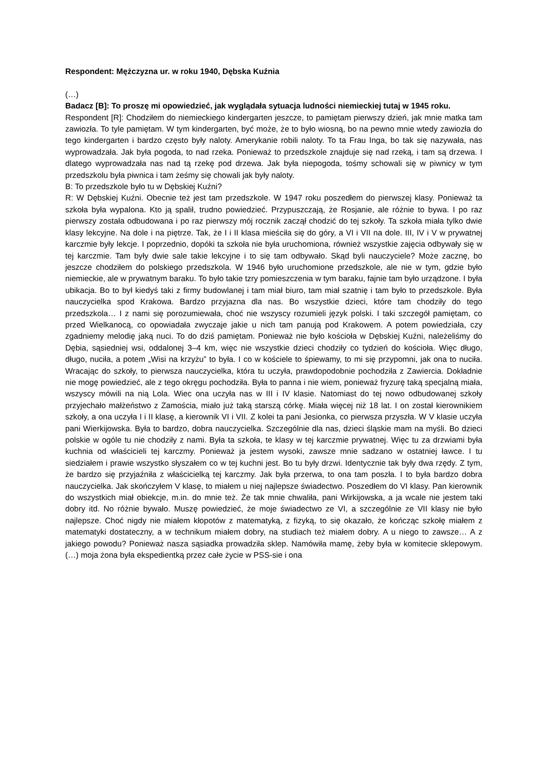Respondent: Mężczyzna ur. w roku 1940, Dębska Kuźnia
(…)
Badacz [B]: To proszę mi opowiedzieć, jak wyglądała sytuacja ludności niemieckiej tutaj w 1945 roku.
Respondent [R]: Chodziłem do niemieckiego kindergarten jeszcze, to pamiętam pierwszy dzień, jak mnie matka tam zawiozła. To tyle pamiętam. W tym kindergarten, być może, że to było wiosną, bo na pewno mnie wtedy zawiozła do tego kindergarten i bardzo często były naloty. Amerykanie robili naloty. To ta Frau Inga, bo tak się nazywała, nas wyprowadzała. Jak była pogoda, to nad rzeka. Ponieważ to przedszkole znajduje się nad rzeką, i tam są drzewa. I dlatego wyprowadzała nas nad tą rzekę pod drzewa. Jak była niepogoda, tośmy schowali się w piwnicy w tym przedszkolu była piwnica i tam żeśmy się chowali jak były naloty.
B: To przedszkole było tu w Dębskiej Kuźni?
R: W Dębskiej Kuźni. Obecnie też jest tam przedszkole. W 1947 roku poszedłem do pierwszej klasy. Ponieważ ta szkoła była wypalona. Kto ją spalił, trudno powiedzieć. Przypuszczają, że Rosjanie, ale różnie to bywa. I po raz pierwszy została odbudowana i po raz pierwszy mój rocznik zaczął chodzić do tej szkoły. Ta szkoła miała tylko dwie klasy lekcyjne. Na dole i na piętrze. Tak, że I i II klasa mieściła się do góry, a VI i VII na dole. III, IV i V w prywatnej karczmie były lekcje. I poprzednio, dopóki ta szkoła nie była uruchomiona, również wszystkie zajęcia odbywały się w tej karczmie. Tam były dwie sale takie lekcyjne i to się tam odbywało. Skąd byli nauczyciele? Może zacznę, bo jeszcze chodziłem do polskiego przedszkola. W 1946 było uruchomione przedszkole, ale nie w tym, gdzie było niemieckie, ale w prywatnym baraku. To było takie tzry pomieszczenia w tym baraku, fajnie tam było urządzone. I była ubikacja. Bo to był kiedyś taki z firmy budowlanej i tam miał biuro, tam miał szatnię i tam było to przedszkole. Była nauczycielka spod Krakowa. Bardzo przyjazna dla nas. Bo wszystkie dzieci, które tam chodziły do tego przedszkola… I z nami się porozumiewała, choć nie wszyscy rozumieli język polski. I taki szczegół pamiętam, co przed Wielkanocą, co opowiadała zwyczaje jakie u nich tam panują pod Krakowem. A potem powiedziała, czy zgadniemy melodię jaką nuci. To do dziś pamiętam. Ponieważ nie było kościoła w Dębskiej Kuźni, należeliśmy do Dębia, sąsiedniej wsi, oddalonej 3–4 km, więc nie wszystkie dzieci chodziły co tydzień do kościoła. Więc długo, długo, nuciła, a potem „Wisi na krzyżu” to była. I co w kościele to śpiewamy, to mi się przypomni, jak ona to nuciła. Wracając do szkoły, to pierwsza nauczycielka, która tu uczyła, prawdopodobnie pochodziła z Zawiercia. Dokładnie nie mogę powiedzieć, ale z tego okręgu pochodziła. Była to panna i nie wiem, ponieważ fryzurę taką specjalną miała, wszyscy mówili na nią Lola. Wiec ona uczyła nas w III i IV klasie. Natomiast do tej nowo odbudowanej szkoły przyjechało małżeństwo z Zamościa, miało już taką starszą córkę. Miała więcej niż 18 lat. I on został kierownikiem szkoły, a ona uczyła I i II klasę, a kierownik VI i VII. Z kolei ta pani Jesionka, co pierwsza przyszła. W V klasie uczyła pani Wierkijowska. Była to bardzo, dobra nauczycielka. Szczególnie dla nas, dzieci śląskie mam na myśli. Bo dzieci polskie w ogóle tu nie chodziły z nami. Była ta szkoła, te klasy w tej karczmie prywatnej. Więc tu za drzwiami była kuchnia od właścicieli tej karczmy. Ponieważ ja jestem wysoki, zawsze mnie sadzano w ostatniej ławce. I tu siedziałem i prawie wszystko słyszałem co w tej kuchni jest. Bo tu były drzwi. Identycznie tak były dwa rzędy. Z tym, że bardzo się przyjaźniła z właścicielką tej karczmy. Jak była przerwa, to ona tam poszła. I to była bardzo dobra nauczycielka. Jak skończyłem V klasę, to miałem u niej najlepsze świadectwo. Poszedłem do VI klasy. Pan kierownik do wszystkich miał obiekcje, m.in. do mnie też. Że tak mnie chwaliła, pani Wirkijowska, a ja wcale nie jestem taki dobry itd. No różnie bywało. Muszę powiedzieć, że moje świadectwo ze VI, a szczególnie ze VII klasy nie było najlepsze. Choć nigdy nie miałem kłopotów z matematyką, z fizyką, to się okazało, że kończąc szkołę miałem z matematyki dostateczny, a w technikum miałem dobry, na studiach też miałem dobry. A u niego to zawsze… A z jakiego powodu? Ponieważ nasza sąsiadka prowadziła sklep. Namówiła mamę, żeby była w komitecie sklepowym. (…) moja żona była ekspedientką przez całe życie w PSS-sie i ona